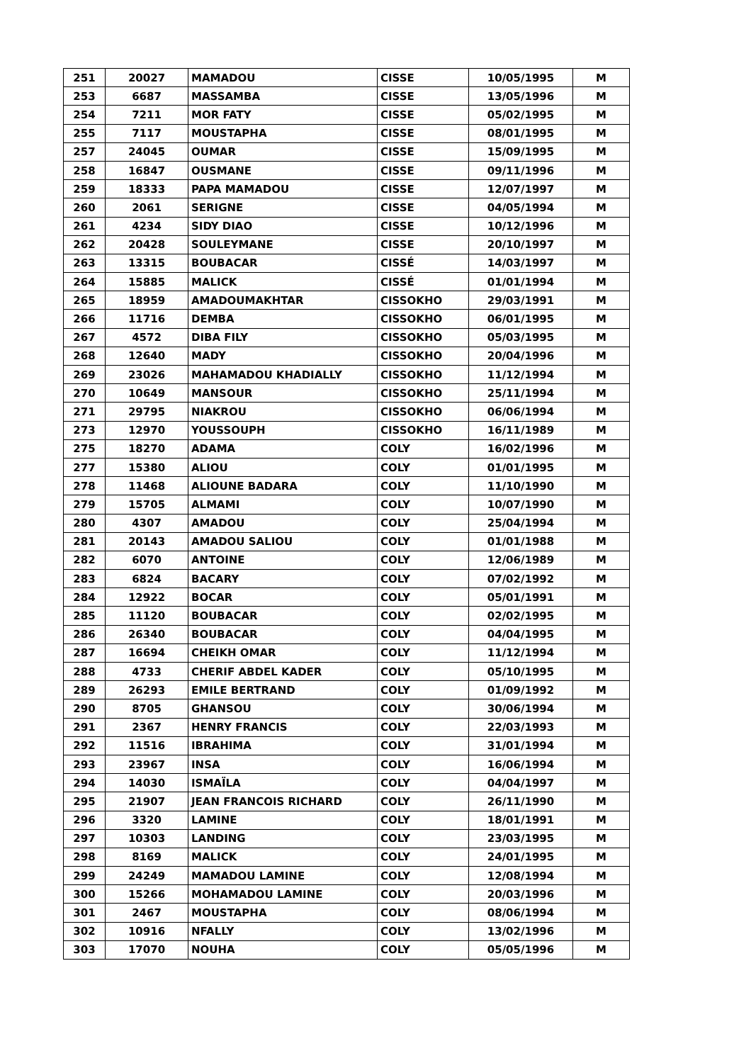| 251 | 20027 | MAMADOU | CISSE | 10/05/1995 | M |
| 253 | 6687 | MASSAMBA | CISSE | 13/05/1996 | M |
| 254 | 7211 | MOR FATY | CISSE | 05/02/1995 | M |
| 255 | 7117 | MOUSTAPHA | CISSE | 08/01/1995 | M |
| 257 | 24045 | OUMAR | CISSE | 15/09/1995 | M |
| 258 | 16847 | OUSMANE | CISSE | 09/11/1996 | M |
| 259 | 18333 | PAPA MAMADOU | CISSE | 12/07/1997 | M |
| 260 | 2061 | SERIGNE | CISSE | 04/05/1994 | M |
| 261 | 4234 | SIDY DIAO | CISSE | 10/12/1996 | M |
| 262 | 20428 | SOULEYMANE | CISSE | 20/10/1997 | M |
| 263 | 13315 | BOUBACAR | CISSÉ | 14/03/1997 | M |
| 264 | 15885 | MALICK | CISSÉ | 01/01/1994 | M |
| 265 | 18959 | AMADOUMAKHTAR | CISSOKHO | 29/03/1991 | M |
| 266 | 11716 | DEMBA | CISSOKHO | 06/01/1995 | M |
| 267 | 4572 | DIBA FILY | CISSOKHO | 05/03/1995 | M |
| 268 | 12640 | MADY | CISSOKHO | 20/04/1996 | M |
| 269 | 23026 | MAHAMADOU KHADIALLY | CISSOKHO | 11/12/1994 | M |
| 270 | 10649 | MANSOUR | CISSOKHO | 25/11/1994 | M |
| 271 | 29795 | NIAKROU | CISSOKHO | 06/06/1994 | M |
| 273 | 12970 | YOUSSOUPH | CISSOKHO | 16/11/1989 | M |
| 275 | 18270 | ADAMA | COLY | 16/02/1996 | M |
| 277 | 15380 | ALIOU | COLY | 01/01/1995 | M |
| 278 | 11468 | ALIOUNE BADARA | COLY | 11/10/1990 | M |
| 279 | 15705 | ALMAMI | COLY | 10/07/1990 | M |
| 280 | 4307 | AMADOU | COLY | 25/04/1994 | M |
| 281 | 20143 | AMADOU SALIOU | COLY | 01/01/1988 | M |
| 282 | 6070 | ANTOINE | COLY | 12/06/1989 | M |
| 283 | 6824 | BACARY | COLY | 07/02/1992 | M |
| 284 | 12922 | BOCAR | COLY | 05/01/1991 | M |
| 285 | 11120 | BOUBACAR | COLY | 02/02/1995 | M |
| 286 | 26340 | BOUBACAR | COLY | 04/04/1995 | M |
| 287 | 16694 | CHEIKH OMAR | COLY | 11/12/1994 | M |
| 288 | 4733 | CHERIF ABDEL KADER | COLY | 05/10/1995 | M |
| 289 | 26293 | EMILE BERTRAND | COLY | 01/09/1992 | M |
| 290 | 8705 | GHANSOU | COLY | 30/06/1994 | M |
| 291 | 2367 | HENRY FRANCIS | COLY | 22/03/1993 | M |
| 292 | 11516 | IBRAHIMA | COLY | 31/01/1994 | M |
| 293 | 23967 | INSA | COLY | 16/06/1994 | M |
| 294 | 14030 | ISMAÏLA | COLY | 04/04/1997 | M |
| 295 | 21907 | JEAN FRANCOIS RICHARD | COLY | 26/11/1990 | M |
| 296 | 3320 | LAMINE | COLY | 18/01/1991 | M |
| 297 | 10303 | LANDING | COLY | 23/03/1995 | M |
| 298 | 8169 | MALICK | COLY | 24/01/1995 | M |
| 299 | 24249 | MAMADOU LAMINE | COLY | 12/08/1994 | M |
| 300 | 15266 | MOHAMADOU LAMINE | COLY | 20/03/1996 | M |
| 301 | 2467 | MOUSTAPHA | COLY | 08/06/1994 | M |
| 302 | 10916 | NFALLY | COLY | 13/02/1996 | M |
| 303 | 17070 | NOUHA | COLY | 05/05/1996 | M |